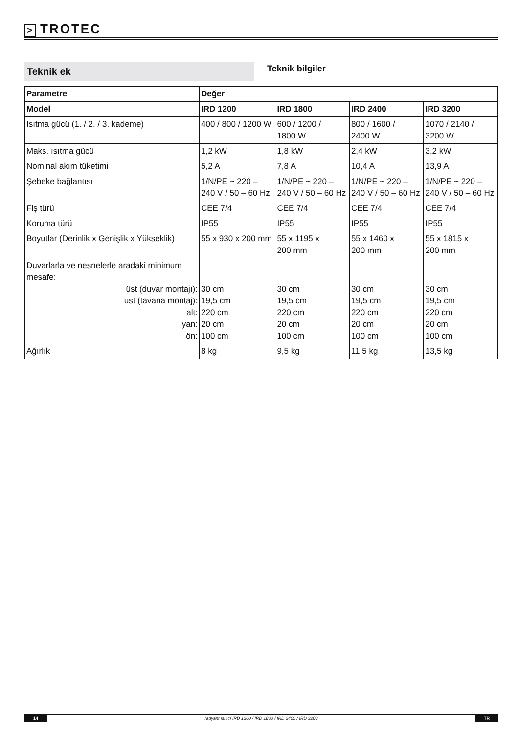> TROTEC
Teknik ek Teknik bilgiler
| Parametre | Değer | | | |
| --- | --- | --- | --- | --- |
| Model | IRD 1200 | IRD 1800 | IRD 2400 | IRD 3200 |
| Isıtma gücü (1. / 2. / 3. kademe) | 400 / 800 / 1200 W | 600 / 1200 / 1800 W | 800 / 1600 / 2400 W | 1070 / 2140 / 3200 W |
| Maks. ısıtma gücü | 1,2 kW | 1,8 kW | 2,4 kW | 3,2 kW |
| Nominal akım tüketimi | 5,2 A | 7,8 A | 10,4 A | 13,9 A |
| Şebeke bağlantısı | 1/N/PE ~ 220 – 240 V / 50 – 60 Hz | 1/N/PE ~ 220 – 240 V / 50 – 60 Hz | 1/N/PE ~ 220 – 240 V / 50 – 60 Hz | 1/N/PE ~ 220 – 240 V / 50 – 60 Hz |
| Fiş türü | CEE 7/4 | CEE 7/4 | CEE 7/4 | CEE 7/4 |
| Koruma türü | IP55 | IP55 | IP55 | IP55 |
| Boyutlar (Derinlik x Genişlik x Yükseklik) | 55 x 930 x 200 mm | 55 x 1195 x 200 mm | 55 x 1460 x 200 mm | 55 x 1815 x 200 mm |
| Duvarlarla ve nesnelerle aradaki minimum mesafe: üst (duvar montajı): üst (tavana montaj): alt: yan: ön: | 30 cm 19,5 cm 220 cm 20 cm 100 cm | 30 cm 19,5 cm 220 cm 20 cm 100 cm | 30 cm 19,5 cm 220 cm 20 cm 100 cm | 30 cm 19,5 cm 220 cm 20 cm 100 cm |
| Ağırlık | 8 kg | 9,5 kg | 11,5 kg | 13,5 kg |
14 radyant ısıtıcı IRD 1200 / IRD 1800 / IRD 2400 / IRD 3200 TR